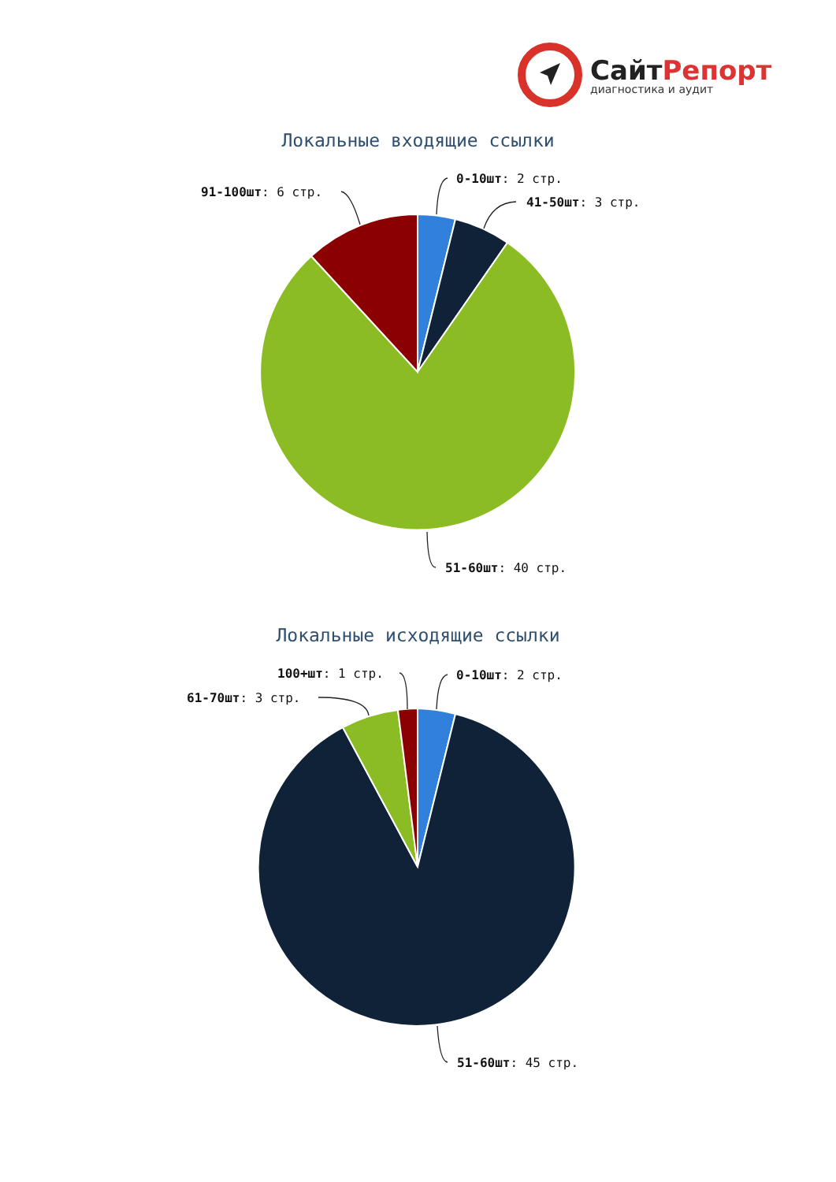СайтРепорт
диагностика и аудит
Локальные входящие ссылки
0-10шт: 2 стр.
41-50шт: 3 стр.
91-100шт: 6 стр.
51-60шт: 40 стр.
Локальные исходящие ссылки
100+шт: 1 стр. 0-10шт: 2 стр.
61-70шт: 3 стр.
51-60шт: 45 стр.